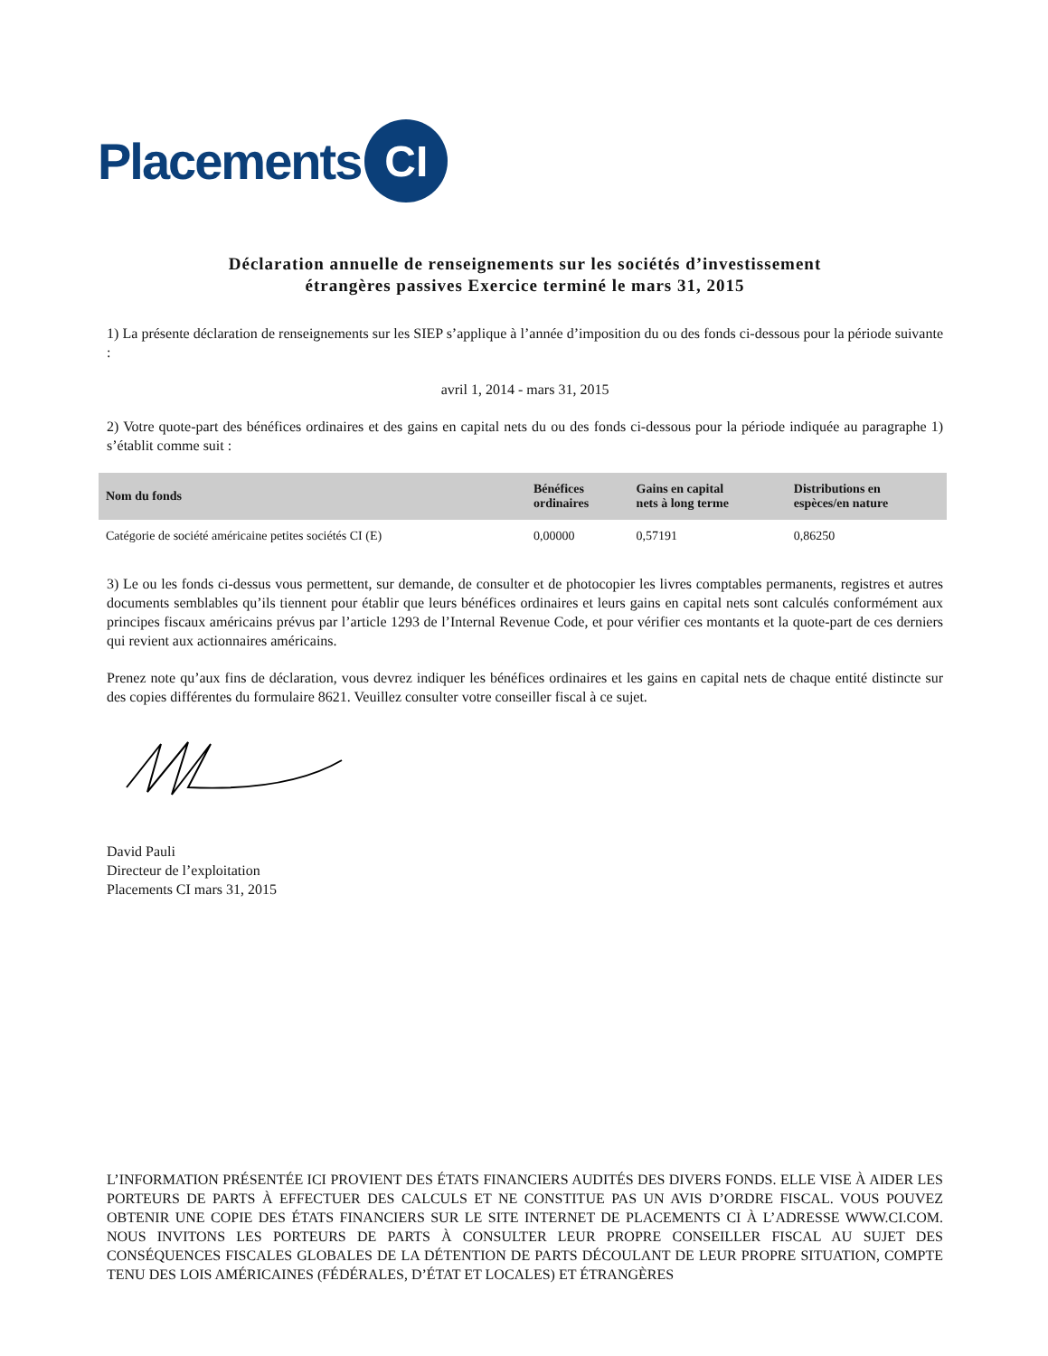Placements CI
Déclaration annuelle de renseignements sur les sociétés d’investissement étrangères passives Exercice terminé le mars 31, 2015
1) La présente déclaration de renseignements sur les SIEP s’applique à l’année d’imposition du ou des fonds ci-dessous pour la période suivante :
avril 1, 2014 - mars 31, 2015
2) Votre quote-part des bénéfices ordinaires et des gains en capital nets du ou des fonds ci-dessous pour la période indiquée au paragraphe 1) s’établit comme suit :
| Nom du fonds | Bénéfices ordinaires | Gains en capital nets à long terme | Distributions en espèces/en nature |
| --- | --- | --- | --- |
| Catégorie de société américaine petites sociétés CI (E) | 0,00000 | 0,57191 | 0,86250 |
3) Le ou les fonds ci-dessus vous permettent, sur demande, de consulter et de photocopier les livres comptables permanents, registres et autres documents semblables qu’ils tiennent pour établir que leurs bénéfices ordinaires et leurs gains en capital nets sont calculés conformément aux principes fiscaux américains prévus par l’article 1293 de l’Internal Revenue Code, et pour vérifier ces montants et la quote-part de ces derniers qui revient aux actionnaires américains.
Prenez note qu’aux fins de déclaration, vous devrez indiquer les bénéfices ordinaires et les gains en capital nets de chaque entité distincte sur des copies différentes du formulaire 8621. Veuillez consulter votre conseiller fiscal à ce sujet.
David Pauli
Directeur de l’exploitation
Placements CI mars 31, 2015
L’INFORMATION PRÉSENTÉE ICI PROVIENT DES ÉTATS FINANCIERS AUDITÉS DES DIVERS FONDS. ELLE VISE À AIDER LES PORTEURS DE PARTS À EFFECTUER DES CALCULS ET NE CONSTITUE PAS UN AVIS D’ORDRE FISCAL. VOUS POUVEZ OBTENIR UNE COPIE DES ÉTATS FINANCIERS SUR LE SITE INTERNET DE PLACEMENTS CI À L’ADRESSE WWW.CI.COM. NOUS INVITONS LES PORTEURS DE PARTS À CONSULTER LEUR PROPRE CONSEILLER FISCAL AU SUJET DES CONSÉQUENCES FISCALES GLOBALES DE LA DÉTENTION DE PARTS DÉCOULANT DE LEUR PROPRE SITUATION, COMPTE TENU DES LOIS AMÉRICAINES (FÉDÉRALES, D’ÉTAT ET LOCALES) ET ÉTRANGÈRES